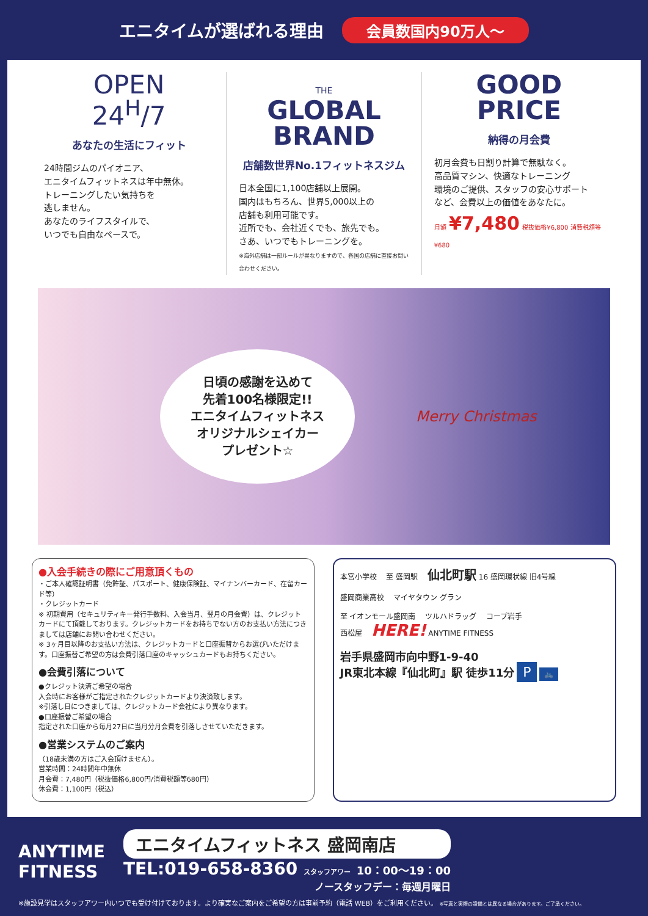エニタイムが選ばれる理由 会員数国内90万人〜
OPEN
24<sup>H</sup>/7
あなたの生活にフィット
24時間ジムのパイオニア、
エニタイムフィットネスは年中無休。
トレーニングしたい気持ちを
逃しません。
あなたのライフスタイルで、
いつでも自由なペースで。
THE
GLOBAL
BRAND
店舗数世界No.1フィットネスジム
日本全国に1,100店舗以上展開。
国内はもちろん、世界5,000以上の
店舗も利用可能です。
近所でも、会社近くでも、旅先でも。
さあ、いつでもトレーニングを。
※海外店舗は一部ルールが異なりますので、各国の店舗に直接お問い合わせください。
GOOD
PRICE
納得の月会費
初月会費も日割り計算で無駄なく。
高品質マシン、快適なトレーニング
環境のご提供、スタッフの安心サポート
など、会費以上の価値をあなたに。
月額 ¥7,480 税抜価格¥6,800 消費税額等¥680
日頃の感謝を込めて
先着100名様限定!!
エニタイムフィットネス
オリジナルシェイカー
プレゼント☆
Merry Christmas
●入会手続きの際にご用意頂くもの
・ご本人確認証明書（免許証、パスポート、健康保険証、マイナンバーカード、在留カード等）
・クレジットカード
※ 初期費用（セキュリティキー発行手数料、入会当月、翌月の月会費）は、クレジットカードにて頂戴しております。クレジットカードをお持ちでない方のお支払い方法につきましては店舗にお問い合わせください。
※ 3ヶ月目以降のお支払い方法は、クレジットカードと口座振替からお選びいただけます。口座振替ご希望の方は会費引落口座のキャッシュカードもお持ちください。
●会費引落について
●クレジット決済ご希望の場合
入会時にお客様がご指定されたクレジットカードより決済致します。
※引落し日につきましては、クレジットカード会社により異なります。
●口座振替ご希望の場合
指定された口座から毎月27日に当月分月会費を引落しさせていただきます。
●営業システムのご案内
（18歳未満の方はご入会頂けません）。
営業時間：24時間年中無休
月会費：7,480円（税抜価格6,800円/消費税額等680円）
休会費：1,100円（税込）
本宮小学校 　至 盛岡駅 　仙北町駅 16 盛岡環状線 旧4号線
盛岡商業高校 　マイヤタウン グラン
至 イオンモール盛岡南 　ツルハドラッグ 　コープ岩手
西松屋 　HERE! ANYTIME FITNESS
岩手県盛岡市向中野1-9-40
JR東北本線『仙北町』駅 徒歩11分 P 🚲
ANYTIME
FITNESS
エニタイムフィットネス 盛岡南店
TEL:019-658-8360 スタッフアワー 10：00〜19：00
ノースタッフデー：毎週月曜日
※施設見学はスタッフアワー内いつでも受け付けております。より確実なご案内をご希望の方は事前予約（電話 WEB）をご利用ください。 ※写真と実際の設備とは異なる場合があります。ご了承ください。